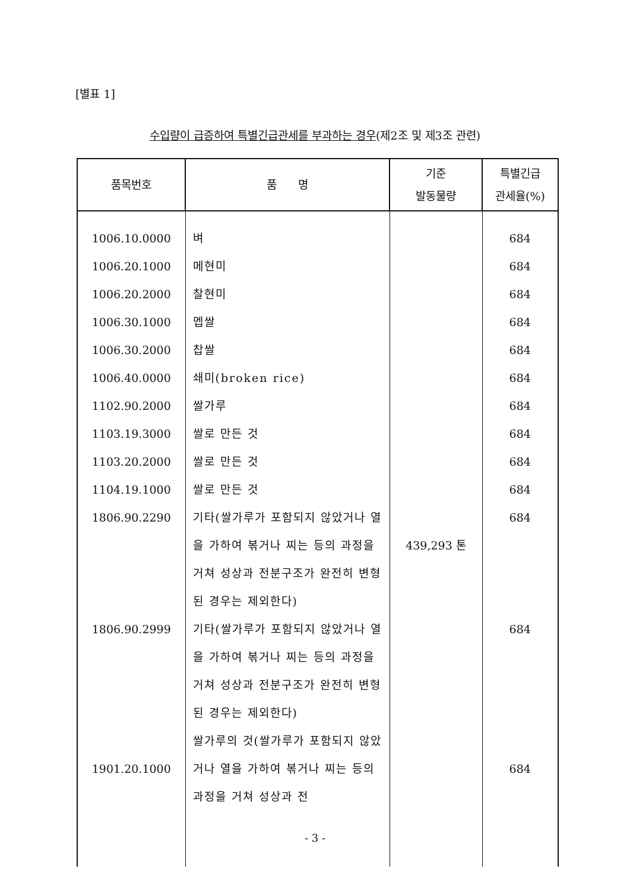[별표 1]
수입량이 급증하여 특별긴급관세를 부과하는 경우(제2조 및 제3조 관련)
| 품목번호 | 품 명 | 기준 발동물량 | 특별긴급 관세율(%) |
| --- | --- | --- | --- |
| 1006.10.0000 1006.20.1000 1006.20.2000 1006.30.1000 1006.30.2000 1006.40.0000 1102.90.2000 1103.19.3000 1103.20.2000 1104.19.1000 1806.90.2290 1806.90.2999 1901.20.1000 | 벼 메현미 찰현미 멥쌀 찹쌀 쇄미(broken rice) 쌀가루 쌀로 만든 것 쌀로 만든 것 쌀로 만든 것 기타(쌀가루가 포함되지 않았거나 열을 가하여 볶거나 찌는 등의 과정을 거쳐 성상과 전분구조가 완전히 변형된 경우는 제외한다) 기타(쌀가루가 포함되지 않았거나 열을 가하여 볶거나 찌는 등의 과정을 거쳐 성상과 전분구조가 완전히 변형된 경우는 제외한다) 쌀가루의 것(쌀가루가 포함되지 않았거나 열을 가하여 볶거나 찌는 등의 과정을 거쳐 성상과 전 | 439,293 톤 | 684 684 684 684 684 684 684 684 684 684 684 684 684 |
- 3 -